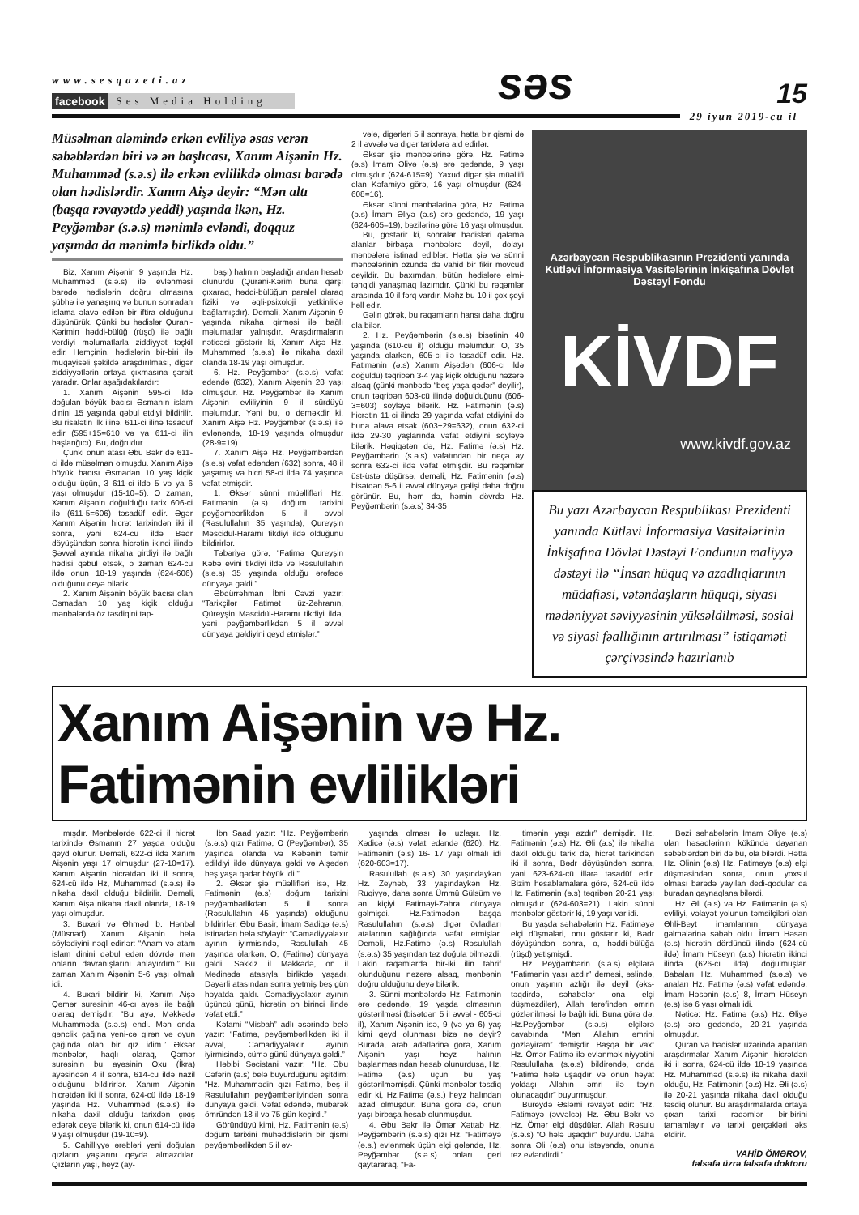www.sesqazeti.az
facebook Ses Media Holding
səs
15
29 iyun 2019-cu il
Müsəlman aləmində erkən evliliyə əsas verən səbəblərdən biri və ən başlıcası, Xanım Aişənin Hz. Muhamməd (s.ə.s) ilə erkən evlilikdə olması barədə olan hədislərdir. Xanım Aişə deyir: “Mən altı (başqa rəvayətdə yeddi) yaşında ikən, Hz. Peyğəmbər (s.ə.s) mənimlə evləndi, doqquz yaşımda da mənimlə birlikdə oldu.”
Biz, Xanım Aişənin 9 yaşında Hz. Muhamməd (s.ə.s) ilə evlənməsi barədə hədislərin doğru olmasına şübhə ilə yanaşırıq və bunun sonradan islama əlavə edilən bir iftira olduğunu düşünürük. Çünki bu hədislər Qurani-Kərimin həddi-bülüğ (rüşd) ilə bağlı verdiyi məlumatlarla ziddiyyət təşkil edir. Həmçinin, hədislərin bir-biri ilə müqayisəli şəkildə araşdırılması, digər ziddiyyətlərin ortaya çıxmasına şərait yaradır. Onlar aşağıdakılardır:
1. Xanım Aişənin 595-ci ildə doğulan böyük bacısı Əsmanın islam dinini 15 yaşında qəbul etdiyi bildirilir. Bu risalətin ilk ilinə, 611-ci ilinə təsadüf edir (595+15=610 və ya 611-ci ilin başlanğıcı). Bu, doğrudur.
Çünki onun atası Əbu Bəkr də 611-ci ildə müsəlman olmuşdu. Xanım Aişə böyük bacısı Əsmadan 10 yaş kiçik olduğu üçün, 3 611-ci ildə 5 və ya 6 yaşı olmuşdur (15-10=5). O zaman, Xanım Aişənin doğulduğu tarix 606-ci ilə (611-5=606) təsadüf edir. Əgər Xanım Aişənin hicrət tarixindən iki il sonra, yəni 624-cü ildə Bədr döyüşündən sonra hicrətin ikinci ilində Şəvval ayında nikaha girdiyi ilə bağlı hədisi qəbul etsək, o zaman 624-cü ildə onun 18-19 yaşında (624-606) olduğunu deyə bilərik.
2. Xanım Aişənin böyük bacısı olan Əsmadan 10 yaş kiçik olduğu mənbələrdə öz təsdiqini tap-
başı) halının başladığı andan hesab olunurdu (Qurani-Kərim buna qarşı çıxaraq, həddi-bülüğun paralel olaraq fiziki və əqli-psixoloji yetkinliklə bağlamışdır). Deməli, Xanım Aişənin 9 yaşında nikaha girməsi ilə bağlı məlumatlar yalnışdır. Araşdırmaların nəticəsi göstərir ki, Xanım Aişə Hz. Muhamməd (s.ə.s) ilə nikaha daxil olanda 18-19 yaşı olmuşdur.
6. Hz. Peyğəmbər (s.ə.s) vəfat edəndə (632), Xanım Aişənin 28 yaşı olmuşdur. Hz. Peyğəmbər ilə Xanım Aişənin evliliyinin 9 il sürdüyü məlumdur. Yəni bu, o deməkdir ki, Xanım Aişə Hz. Peyğəmbər (s.ə.s) ilə evlənəndə, 18-19 yaşında olmuşdur (28-9=19).
7. Xanım Aişə Hz. Peyğəmbərdən (s.ə.s) vəfat edəndən (632) sonra, 48 il yaşamış və hicri 58-ci ildə 74 yaşında vəfat etmişdir.
1. Əksər sünni müəllifləri Hz. Fatimənin (ə.s) doğum tarixini peyğəmbərlikdən 5 il əvvəl (Rəsulullahın 35 yaşında), Qureyşin Məscidül-Haramı tikdiyi ildə olduğunu bildirirlər.
Təbəriyə görə, “Fatimə Qureyşin Kəbə evini tikdiyi ildə və Rəsulullahın (s.ə.s) 35 yaşında olduğu ərəfədə dünyaya gəldi.”
Əbdürrəhman İbni Cəvzi yazır: “Tarixçilər Fatimət üz-Zəhranın, Qüreyşin Məscidül-Haramı tikdiyi ildə, yəni peyğəmbərlikdən 5 il əvvəl dünyaya gəldiyini qeyd etmişlər.”
vələ, digərləri 5 il sonraya, hətta bir qismi də 2 il əvvələ və digər tarixlərə aid edirlər.
Əksər şiə mənbələrinə görə, Hz. Fatimə (ə.s) İmam Əliyə (ə.s) ərə gedəndə, 9 yaşı olmuşdur (624-615=9). Yaxud digər şiə müəllifi olan Kəfamiyə görə, 16 yaşı olmuşdur (624-608=16).
Əksər sünni mənbələrinə görə, Hz. Fatimə (ə.s) İmam Əliyə (ə.s) ərə gedəndə, 19 yaşı (624-605=19), bəzilərinə görə 16 yaşı olmuşdur.
Bu, göstərir ki, sonralar hədisləri qələmə alanlar birbaşa mənbələrə deyil, dolayı mənbələrə istinad ediblər. Hətta şiə və sünni mənbələrinin özündə də vahid bir fikir mövcud deyildir. Bu baxımdan, bütün hədislərə elmi-tənqidi yanaşmaq lazımdır. Çünki bu rəqəmlər arasında 10 il fərq vardır. Məhz bu 10 il çox şeyi həll edir.
Gəlin görək, bu rəqəmlərin hansı daha doğru ola bilər.
2. Hz. Peyğəmbərin (s.ə.s) bisətinin 40 yaşında (610-cu il) olduğu məlumdur. O, 35 yaşında olarkən, 605-ci ilə təsadüf edir. Hz. Fatimənin (ə.s) Xanım Aişədən (606-cı ildə doğuldu) təqribən 3-4 yaş kiçik olduğunu nəzərə alsaq (çünki mənbədə “beş yaşa qədər” deyilir), onun təqribən 603-cü ilində doğulduğunu (606-3=603) söyləyə bilərik. Hz. Fatimənin (ə.s) hicrətin 11-ci ilində 29 yaşında vəfat etdiyini də buna əlavə etsək (603+29=632), onun 632-ci ildə 29-30 yaşlarında vəfat etdiyini söyləyə bilərik. Həqiqətən də, Hz. Fatimə (ə.s) Hz. Peyğəmbərin (s.ə.s) vəfatından bir neçə ay sonra 632-ci ildə vəfat etmişdir. Bu rəqəmlər üst-üstə düşürsə, deməli, Hz. Fatimənin (ə.s) bisətdən 5-6 il əvvəl dünyaya gəlişi daha doğru görünür. Bu, həm də, həmin dövrdə Hz. Peyğəmbərin (s.ə.s) 34-35
Azərbaycan Respublikasının Prezidenti yanında Kütləvi İnformasiya Vasitələrinin İnkişafına Dövlət Dəstəyi Fondu
KİVDF
www.kivdf.gov.az
Bu yazı Azərbaycan Respublikası Prezidenti yanında Kütləvi İnformasiya Vasitələrinin İnkişafına Dövlət Dəstəyi Fondunun maliyyə dəstəyi ilə “İnsan hüquq və azadlıqlarının müdafiəsi, vətəndaşların hüquqi, siyasi mədəniyyət səviyyəsinin yüksəldilməsi, sosial və siyasi fəallığının artırılması” istiqaməti çərçivəsində hazırlanıb
Xanım Aişənin və Hz. Fatimənin evlilikləri
mışdır. Mənbələrdə 622-ci il hicrət tarixində Əsmanın 27 yaşda olduğu qeyd olunur. Deməli, 622-ci ildə Xanım Aişənin yaşı 17 olmuşdur (27-10=17). Xanım Aişənin hicrətdən iki il sonra, 624-cü ildə Hz, Muhamməd (s.ə.s) ilə nikaha daxil olduğu bildirilir. Deməli, Xanım Aişə nikaha daxil olanda, 18-19 yaşı olmuşdur.
3. Buxari və Əhməd b. Hənbəl (Müsnəd) Xanım Aişənin belə söylədiyini nəql edirlər: “Anam və atam islam dinini qəbul edən dövrdə mən onların davranışlarını anlayırdım.” Bu zaman Xanım Aişənin 5-6 yaşı olmalı idi.
4. Buxari bildirir ki, Xanım Aişə Qəmər surəsinin 46-cı ayəsi ilə bağlı olaraq demişdir: “Bu ayə, Məkkədə Muhamməda (s.ə.s) endi. Mən onda gənclik çağına yeni-cə girən və oyun çağında olan bir qız idim.” Əksər mənbələr, haqlı olaraq, Qəmər surəsinin bu ayəsinin Oxu (İkra) ayəsindən 4 il sonra, 614-cü ildə nazil olduğunu bildirirlər. Xanım Aişənin hicrətdən iki il sonra, 624-cü ildə 18-19 yaşında Hz. Muhamməd (s.ə.s) ilə nikaha daxil olduğu tarixdən çıxış edərək deyə bilərik ki, onun 614-cü ildə 9 yaşı olmuşdur (19-10=9).
5. Cahilliyyə ərəbləri yeni doğulan qızların yaşlarını qeydə almazdılar. Qızların yaşı, heyz (ay-
İbn Saad yazır: “Hz. Peyğəmbərin (s.ə.s) qızı Fatimə, O (Peyğəmbər), 35 yaşında olanda və Kəbənin təmir edildiyi ildə dünyaya gəldi və Aişədən beş yaşa qədər böyük idi.”
2. Əksər şiə müəllifləri isə, Hz. Fatimənin (ə.s) doğum tarixini peyğəmbərlikdən 5 il sonra (Rəsulullahın 45 yaşında) olduğunu bildirirlər. Əbu Basir, İmam Sadiqə (ə.s) istinadən belə söyləyir: “Cəmadiyyəlaxır ayının iyirmisində, Rəsulullah 45 yaşında olarkən, O, (Fatimə) dünyaya gəldi. Səkkiz il Məkkədə, on il Mədinədə atasıyla birlikdə yaşadı. Dəyərli atasından sonra yetmiş beş gün həyatda qaldı. Cəmadiyyəlaxır ayının üçüncü günü, hicrətin on birinci ilində vəfat etdi.”
Kəfami “Misbah” adlı əsərində belə yazır: “Fatimə, peyğəmbərlikdən iki il əvvəl, Cəmadiyyəlaxır ayının iyirmisində, cümə günü dünyaya gəldi.”
Həbibi Səcistani yazır: “Hz. Əbu Cəfərin (ə.s) belə buyurduğunu eşitdim: “Hz. Muhammədin qızı Fatimə, beş il Rəsulullahın peyğəmbərliyindən sonra dünyaya gəldi. Vəfat edəndə, mübarək ömründən 18 il və 75 gün keçirdi.”
Göründüyü kimi, Hz. Fatimənin (ə.s) doğum tarixini muhəddislərin bir qismi peyğəmbərlikdən 5 il əv-
yaşında olması ilə uzlaşır. Hz. Xədicə (ə.s) vəfat edəndə (620), Hz. Fatimənin (ə.s) 16- 17 yaşı olmalı idi (620-603=17).
Rəsulullah (s.ə.s) 30 yaşındaykən Hz. Zeynəb, 33 yaşındaykən Hz. Ruqiyyə, daha sonra Ümmü Gülsüm və ən kiçiyi Fatiməyi-Zəhra dünyaya gəlmişdi. Hz.Fatimədən başqa Rəsulullahın (s.ə.s) digər övladları atalarının sağlığında vəfat etmişlər. Deməli, Hz.Fatimə (ə.s) Rəsulullah (s.ə.s) 35 yaşından tez doğula bilməzdi. Lakin rəqəmlərdə bir-iki ilin təhrif olunduğunu nəzərə alsaq, mənbənin doğru olduğunu deyə bilərik.
3. Sünni mənbələrdə Hz. Fatimənin ərə gedəndə, 19 yaşda olmasının göstərilməsi (bisətdən 5 il əvvəl - 605-ci il), Xanım Aişənin isə, 9 (və ya 6) yaş kimi qeyd olunması bizə nə deyir? Burada, ərəb adətlərinə görə, Xanım Aişənin yaşı heyz halının başlanmasından hesab olunurdusa, Hz. Fatimə (ə.s) üçün bu yaş göstərilməmişdi. Çünki mənbələr təsdiq edir ki, Hz.Fatimə (ə.s.) heyz halından azad olmuşdur. Buna görə də, onun yaşı birbaşa hesab olunmuşdur.
4. Əbu Bəkr ilə Ömər Xəttab Hz. Peyğəmbərin (s.ə.s) qızı Hz. “Fatiməyə (ə.s.) evlənmək üçün elçi gələndə, Hz. Peyğəmbər (s.ə.s) onları geri qaytararaq, “Fa-
timənin yaşı azdır” demişdir. Hz. Fatimənin (ə.s) Hz. Əli (ə.s) ilə nikaha daxil olduğu tarix də, hicrət tarixindən iki il sonra, Bədr döyüşündən sonra, yəni 623-624-cü illərə təsadüf edir. Bizim hesablamalara görə, 624-cü ildə Hz. Fatimənin (ə.s) təqribən 20-21 yaşı olmuşdur (624-603=21). Lakin sünni mənbələr göstərir ki, 19 yaşı var idi.
Bu yaşda səhabələrin Hz. Fatiməyə elçi düşmələri, onu göstərir ki, Bədr döyüşündən sonra, o, həddi-bülüğa (rüşd) yetişmişdi.
Hz. Peyğəmbərin (s.ə.s) elçilərə “Fatimənin yaşı azdır” deməsi, əslində, onun yaşının azlığı ilə deyil (əks-təqdirdə, səhabələr ona elçi düşməzdilər), Allah tərəfindən əmrin gözlənilməsi ilə bağlı idi. Buna görə də, Hz.Peyğəmbər (s.ə.s) elçilərə cavabında “Mən Allahın əmrini gözləyirəm” demişdir. Başqa bir vaxt Hz. Ömər Fatimə ilə evlənmək niyyətini Rəsulullaha (s.ə.s) bildirəndə, onda “Fatimə hələ uşaqdır və onun həyat yoldaşı Allahın əmri ilə təyin olunacaqdır” buyurmuşdur.
Büreydə Əsləmi rəvayət edir: “Hz. Fatiməyə (əvvəlcə) Hz. Əbu Bəkr və Hz. Ömər elçi düşdülər. Allah Rəsulu (s.ə.s) “O hələ uşaqdır” buyurdu. Daha sonra Əli (ə.s) onu istəyəndə, onunla tez evləndirdi.”
Bəzi səhabələrin İmam Əliyə (ə.s) olan həsədlərinin kökündə dayanan səbəblərdən biri də bu, ola bilərdi. Hətta Hz. Əlinin (ə.s) Hz. Fatiməyə (ə.s) elçi düşməsindən sonra, onun yoxsul olması barədə yayılan dedi-qodular da buradan qaynaqlana bilərdi.
Hz. Əli (ə.s) və Hz. Fatimənin (ə.s) evliliyi, vəlayət yolunun təmsilçiləri olan Əhli-Beyt imamlarının dünyaya gəlmələrinə səbəb oldu. İmam Həsən (ə.s) hicrətin dördüncü ilində (624-cü ildə) İmam Hüseyn (ə.s) hicrətin ikinci ilində (626-cı ildə) doğulmuşlar. Babaları Hz. Muhamməd (s.ə.s) və anaları Hz. Fatimə (ə.s) vəfat edəndə, İmam Həsənin (ə.s) 8, İmam Hüseyn (ə.s) isə 6 yaşı olmalı idi.
Nəticə: Hz. Fatimə (ə.s) Hz. Əliyə (ə.s) ərə gedəndə, 20-21 yaşında olmuşdur.
Quran və hədislər üzərində aparılan araşdırmalar Xanım Aişənin hicrətdən iki il sonra, 624-cü ildə 18-19 yaşında Hz. Muhamməd (s.ə.s) ilə nikaha daxil olduğu, Hz. Fatimənin (ə.s) Hz. Əli (ə.s) ilə 20-21 yaşında nikaha daxil olduğu təsdiq olunur. Bu araşdırmalarda ortaya çıxan tarixi rəqəmlər bir-birini tamamlayır və tarixi gerçəkləri əks etdirir.
VAHİD ÖMƏROV,
fəlsəfə üzrə fəlsəfə doktoru